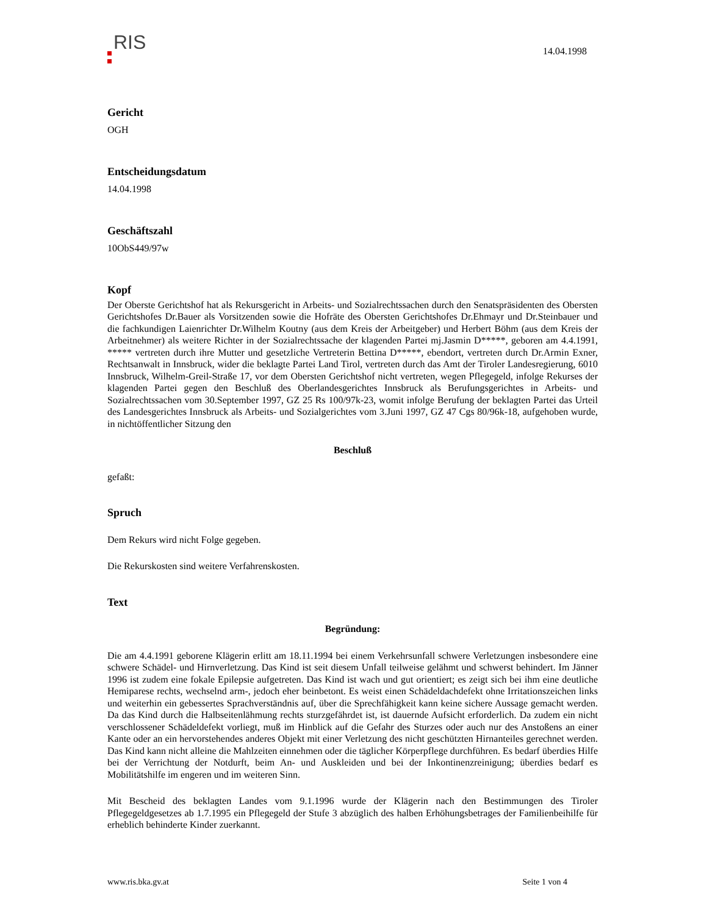RIS
14.04.1998
Gericht
OGH
Entscheidungsdatum
14.04.1998
Geschäftszahl
10ObS449/97w
Kopf
Der Oberste Gerichtshof hat als Rekursgericht in Arbeits- und Sozialrechtssachen durch den Senatspräsidenten des Obersten Gerichtshofes Dr.Bauer als Vorsitzenden sowie die Hofräte des Obersten Gerichtshofes Dr.Ehmayr und Dr.Steinbauer und die fachkundigen Laienrichter Dr.Wilhelm Koutny (aus dem Kreis der Arbeitgeber) und Herbert Böhm (aus dem Kreis der Arbeitnehmer) als weitere Richter in der Sozialrechtssache der klagenden Partei mj.Jasmin D*****, geboren am 4.4.1991, ***** vertreten durch ihre Mutter und gesetzliche Vertreterin Bettina D*****, ebendort, vertreten durch Dr.Armin Exner, Rechtsanwalt in Innsbruck, wider die beklagte Partei Land Tirol, vertreten durch das Amt der Tiroler Landesregierung, 6010 Innsbruck, Wilhelm-Greil-Straße 17, vor dem Obersten Gerichtshof nicht vertreten, wegen Pflegegeld, infolge Rekurses der klagenden Partei gegen den Beschluß des Oberlandesgerichtes Innsbruck als Berufungsgerichtes in Arbeits- und Sozialrechtssachen vom 30.September 1997, GZ 25 Rs 100/97k-23, womit infolge Berufung der beklagten Partei das Urteil des Landesgerichtes Innsbruck als Arbeits- und Sozialgerichtes vom 3.Juni 1997, GZ 47 Cgs 80/96k-18, aufgehoben wurde, in nichtöffentlicher Sitzung den
Beschluß
gefaßt:
Spruch
Dem Rekurs wird nicht Folge gegeben.
Die Rekurskosten sind weitere Verfahrenskosten.
Text
Begründung:
Die am 4.4.1991 geborene Klägerin erlitt am 18.11.1994 bei einem Verkehrsunfall schwere Verletzungen insbesondere eine schwere Schädel- und Hirnverletzung. Das Kind ist seit diesem Unfall teilweise gelähmt und schwerst behindert. Im Jänner 1996 ist zudem eine fokale Epilepsie aufgetreten. Das Kind ist wach und gut orientiert; es zeigt sich bei ihm eine deutliche Hemiparese rechts, wechselnd arm-, jedoch eher beinbetont. Es weist einen Schädeldachdefekt ohne Irritationszeichen links und weiterhin ein gebessertes Sprachverständnis auf, über die Sprechfähigkeit kann keine sichere Aussage gemacht werden. Da das Kind durch die Halbseitenlähmung rechts sturzgefährdet ist, ist dauernde Aufsicht erforderlich. Da zudem ein nicht verschlossener Schädeldefekt vorliegt, muß im Hinblick auf die Gefahr des Sturzes oder auch nur des Anstoßens an einer Kante oder an ein hervorstehendes anderes Objekt mit einer Verletzung des nicht geschützten Hirnanteiles gerechnet werden. Das Kind kann nicht alleine die Mahlzeiten einnehmen oder die täglicher Körperpflege durchführen. Es bedarf überdies Hilfe bei der Verrichtung der Notdurft, beim An- und Auskleiden und bei der Inkontinenzreinigung; überdies bedarf es Mobilitätshilfe im engeren und im weiteren Sinn.
Mit Bescheid des beklagten Landes vom 9.1.1996 wurde der Klägerin nach den Bestimmungen des Tiroler Pflegegeldgesetzes ab 1.7.1995 ein Pflegegeld der Stufe 3 abzüglich des halben Erhöhungsbetrages der Familienbeihilfe für erheblich behinderte Kinder zuerkannt.
www.ris.bka.gv.at Seite 1 von 4